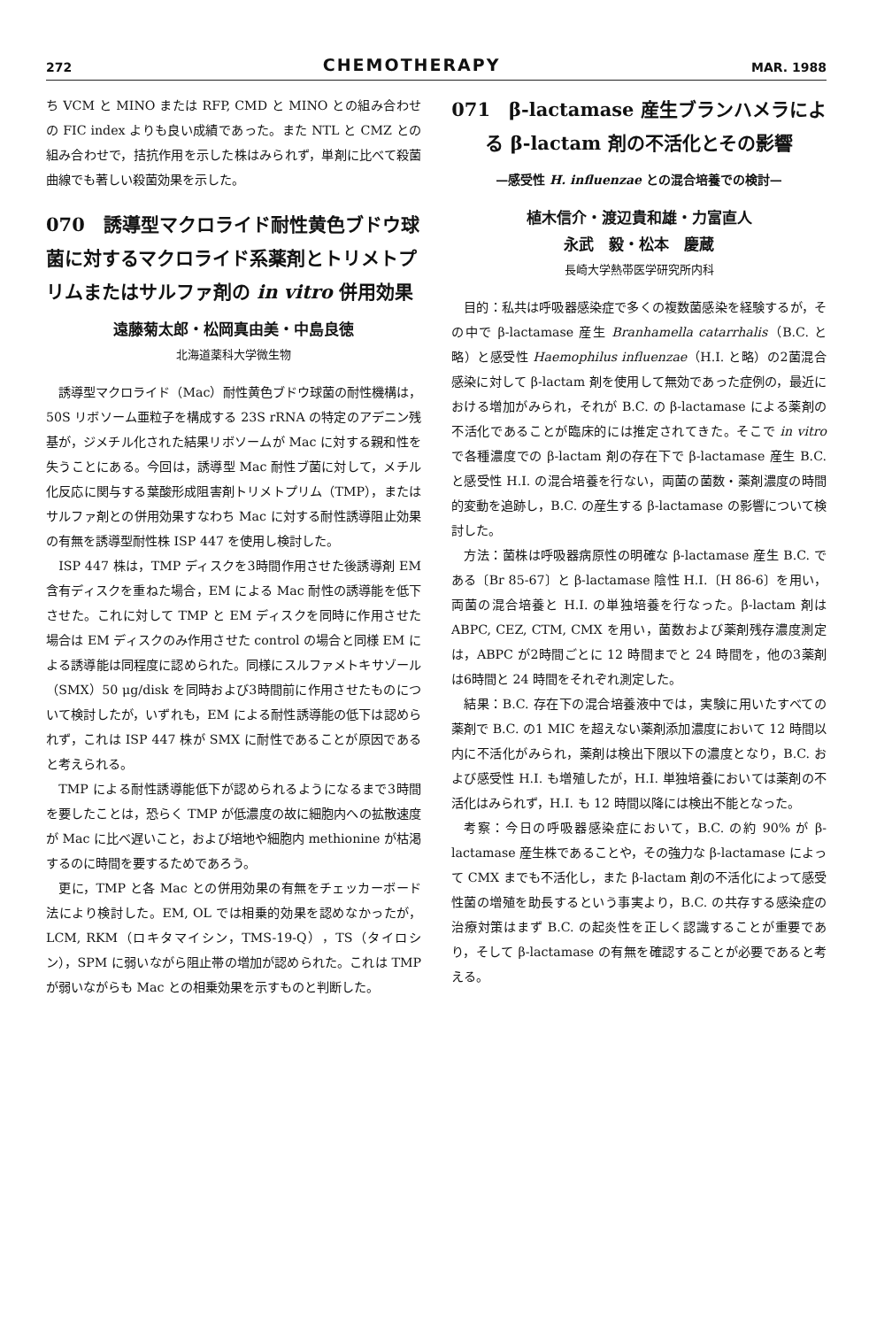272 CHEMOTHERAPY MAR. 1988
ち VCM と MINO または RFP, CMD と MINO との組み合わせの FIC index よりも良い成績であった。また NTL と CMZ との組み合わせで，拮抗作用を示した株はみられず，単剤に比べて殺菌曲線でも著しい殺菌効果を示した。
070　誘導型マクロライド耐性黄色ブドウ球菌に対するマクロライド系薬剤とトリメトプリムまたはサルファ剤の in vitro 併用効果
遠藤菊太郎・松岡真由美・中島良徳
北海道薬科大学微生物
誘導型マクロライド（Mac）耐性黄色ブドウ球菌の耐性機構は，50S リボソーム亜粒子を構成する 23S rRNA の特定のアデニン残基が，ジメチル化された結果リボソームが Mac に対する親和性を失うことにある。今回は，誘導型 Mac 耐性ブ菌に対して，メチル化反応に関与する葉酸形成阻害剤トリメトプリム（TMP），またはサルファ剤との併用効果すなわち Mac に対する耐性誘導阻止効果の有無を誘導型耐性株 ISP 447 を使用し検討した。
ISP 447 株は，TMP ディスクを3時間作用させた後誘導剤 EM 含有ディスクを重ねた場合，EM による Mac 耐性の誘導能を低下させた。これに対して TMP と EM ディスクを同時に作用させた場合は EM ディスクのみ作用させた control の場合と同様 EM による誘導能は同程度に認められた。同様にスルファメトキサゾール（SMX）50 μg/disk を同時および3時間前に作用させたものについて検討したが，いずれも，EM による耐性誘導能の低下は認められず，これは ISP 447 株が SMX に耐性であることが原因であると考えられる。
TMP による耐性誘導能低下が認められるようになるまで3時間を要したことは，恐らく TMP が低濃度の故に細胞内への拡散速度が Mac に比べ遅いこと，および培地や細胞内 methionine が枯渇するのに時間を要するためであろう。
更に，TMP と各 Mac との併用効果の有無をチェッカーボード法により検討した。EM, OL では相乗的効果を認めなかったが，LCM, RKM（ロキタマイシン，TMS-19-Q），TS（タイロシン），SPM に弱いながら阻止帯の増加が認められた。これは TMP が弱いながらも Mac との相乗効果を示すものと判断した。
071　β-lactamase 産生ブランハメラによる β-lactam 剤の不活化とその影響
—感受性 H. influenzae との混合培養での検討—
植木信介・渡辺貴和雄・力富直人
永武　毅・松本　慶蔵
長崎大学熱帯医学研究所内科
目的：私共は呼吸器感染症で多くの複数菌感染を経験するが，その中で β-lactamase 産生 Branhamella catarrhalis（B.C. と略）と感受性 Haemophilus influenzae（H.I. と略）の2菌混合感染に対して β-lactam 剤を使用して無効であった症例の，最近における増加がみられ，それが B.C. の β-lactamase による薬剤の不活化であることが臨床的には推定されてきた。そこで in vitro で各種濃度での β-lactam 剤の存在下で β-lactamase 産生 B.C. と感受性 H.I. の混合培養を行ない，両菌の菌数・薬剤濃度の時間的変動を追跡し，B.C. の産生する β-lactamase の影響について検討した。
方法：菌株は呼吸器病原性の明確な β-lactamase 産生 B.C. である〔Br 85-67〕と β-lactamase 陰性 H.I.〔H 86-6〕を用い，両菌の混合培養と H.I. の単独培養を行なった。β-lactam 剤は ABPC, CEZ, CTM, CMX を用い，菌数および薬剤残存濃度測定は，ABPC が2時間ごとに 12 時間までと 24 時間を，他の3薬剤は6時間と 24 時間をそれぞれ測定した。
結果：B.C. 存在下の混合培養液中では，実験に用いたすべての薬剤で B.C. の1 MIC を超えない薬剤添加濃度において 12 時間以内に不活化がみられ，薬剤は検出下限以下の濃度となり，B.C. および感受性 H.I. も増殖したが，H.I. 単独培養においては薬剤の不活化はみられず，H.I. も 12 時間以降には検出不能となった。
考察：今日の呼吸器感染症において，B.C. の約 90% が β-lactamase 産生株であることや，その強力な β-lactamase によって CMX までも不活化し，また β-lactam 剤の不活化によって感受性菌の増殖を助長するという事実より，B.C. の共存する感染症の治療対策はまず B.C. の起炎性を正しく認識することが重要であり，そして β-lactamase の有無を確認することが必要であると考える。